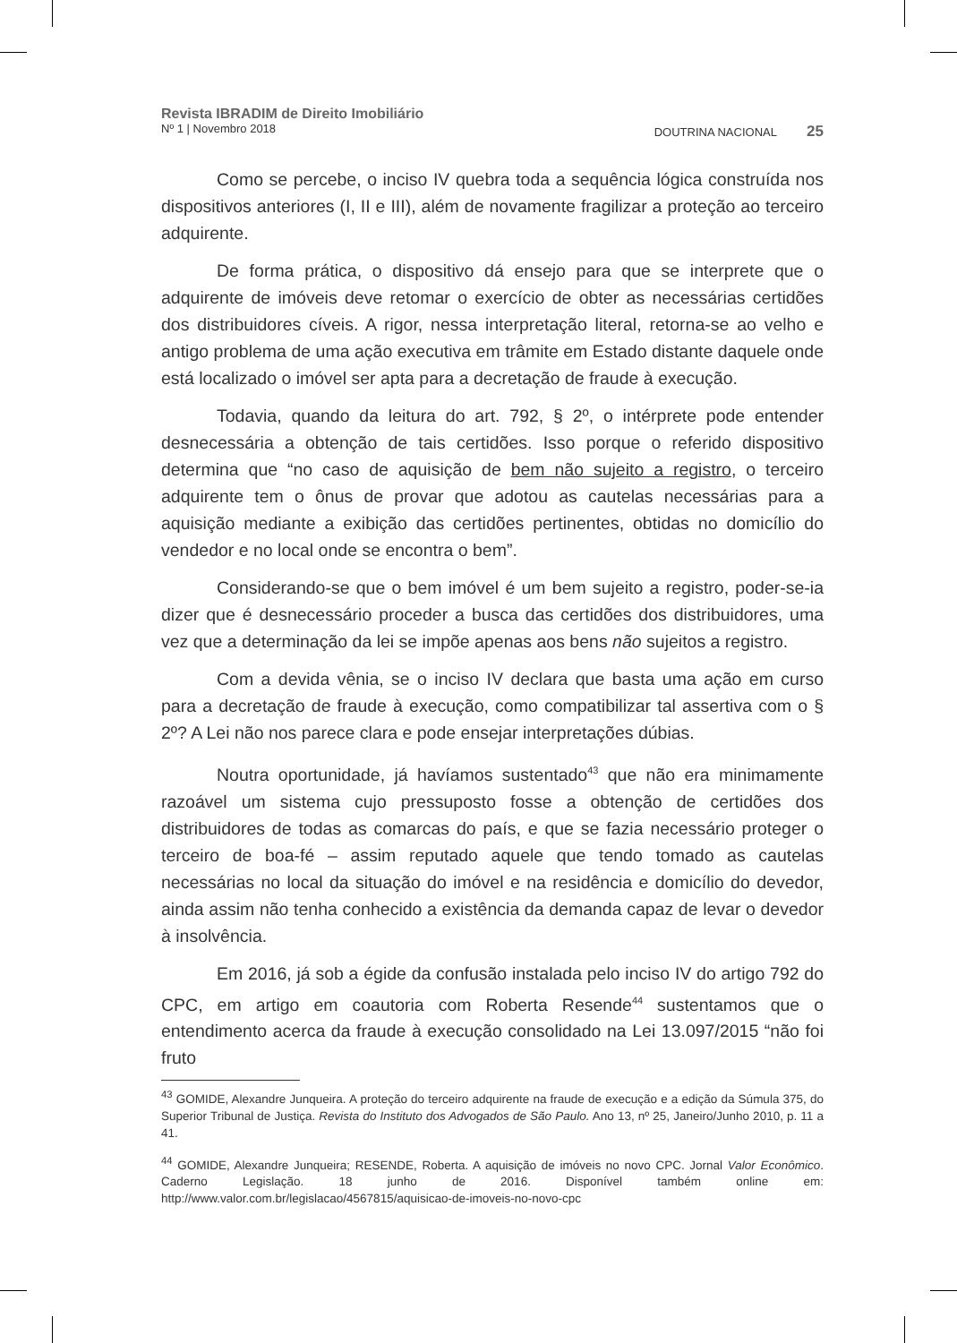Revista IBRADIM de Direito Imobiliário
Nº 1 | Novembro 2018
DOUTRINA NACIONAL 25
Como se percebe, o inciso IV quebra toda a sequência lógica construída nos dispositivos anteriores (I, II e III), além de novamente fragilizar a proteção ao terceiro adquirente.
De forma prática, o dispositivo dá ensejo para que se interprete que o adquirente de imóveis deve retomar o exercício de obter as necessárias certidões dos distribuidores cíveis. A rigor, nessa interpretação literal, retorna-se ao velho e antigo problema de uma ação executiva em trâmite em Estado distante daquele onde está localizado o imóvel ser apta para a decretação de fraude à execução.
Todavia, quando da leitura do art. 792, § 2º, o intérprete pode entender desnecessária a obtenção de tais certidões. Isso porque o referido dispositivo determina que “no caso de aquisição de bem não sujeito a registro, o terceiro adquirente tem o ônus de provar que adotou as cautelas necessárias para a aquisição mediante a exibição das certidões pertinentes, obtidas no domicílio do vendedor e no local onde se encontra o bem”.
Considerando-se que o bem imóvel é um bem sujeito a registro, poder-se-ia dizer que é desnecessário proceder a busca das certidões dos distribuidores, uma vez que a determinação da lei se impõe apenas aos bens não sujeitos a registro.
Com a devida vênia, se o inciso IV declara que basta uma ação em curso para a decretação de fraude à execução, como compatibilizar tal assertiva com o § 2º? A Lei não nos parece clara e pode ensejar interpretações dúbias.
Noutra oportunidade, já havíamos sustentado<sup>43</sup> que não era minimamente razoável um sistema cujo pressuposto fosse a obtenção de certidões dos distribuidores de todas as comarcas do país, e que se fazia necessário proteger o terceiro de boa-fé – assim reputado aquele que tendo tomado as cautelas necessárias no local da situação do imóvel e na residência e domicílio do devedor, ainda assim não tenha conhecido a existência da demanda capaz de levar o devedor à insolvência.
Em 2016, já sob a égide da confusão instalada pelo inciso IV do artigo 792 do CPC, em artigo em coautoria com Roberta Resende<sup>44</sup> sustentamos que o entendimento acerca da fraude à execução consolidado na Lei 13.097/2015 “não foi fruto
<sup>43</sup> GOMIDE, Alexandre Junqueira. A proteção do terceiro adquirente na fraude de execução e a edição da Súmula 375, do Superior Tribunal de Justiça. Revista do Instituto dos Advogados de São Paulo. Ano 13, nº 25, Janeiro/Junho 2010, p. 11 a 41.
<sup>44</sup> GOMIDE, Alexandre Junqueira; RESENDE, Roberta. A aquisição de imóveis no novo CPC. Jornal Valor Econômico. Caderno Legislação. 18 junho de 2016. Disponível também online em: http://www.valor.com.br/legislacao/4567815/aquisicao-de-imoveis-no-novo-cpc